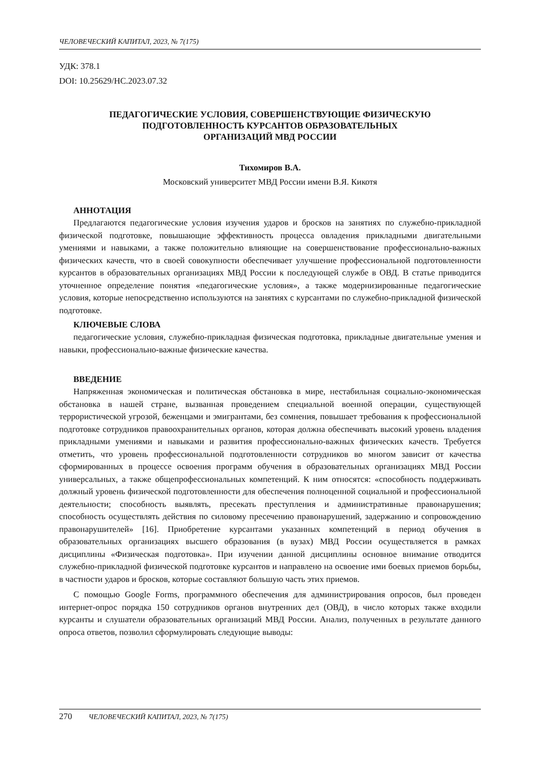ЧЕЛОВЕЧЕСКИЙ КАПИТАЛ, 2023, № 7(175)
УДК: 378.1
DOI: 10.25629/HC.2023.07.32
ПЕДАГОГИЧЕСКИЕ УСЛОВИЯ, СОВЕРШЕНСТВУЮЩИЕ ФИЗИЧЕСКУЮ
ПОДГОТОВЛЕННОСТЬ КУРСАНТОВ ОБРАЗОВАТЕЛЬНЫХ
ОРГАНИЗАЦИЙ МВД РОССИИ
Тихомиров В.А.
Московский университет МВД России имени В.Я. Кикотя
АННОТАЦИЯ
Предлагаются педагогические условия изучения ударов и бросков на занятиях по служебно-прикладной физической подготовке, повышающие эффективность процесса овладения прикладными двигательными умениями и навыками, а также положительно влияющие на совершенствование профессионально-важных физических качеств, что в своей совокупности обеспечивает улучшение профессиональной подготовленности курсантов в образовательных организациях МВД России к последующей службе в ОВД. В статье приводится уточненное определение понятия «педагогические условия», а также модернизированные педагогические условия, которые непосредственно используются на занятиях с курсантами по служебно-прикладной физической подготовке.
КЛЮЧЕВЫЕ СЛОВА
педагогические условия, служебно-прикладная физическая подготовка, прикладные двигательные умения и навыки, профессионально-важные физические качества.
ВВЕДЕНИЕ
Напряженная экономическая и политическая обстановка в мире, нестабильная социально-экономическая обстановка в нашей стране, вызванная проведением специальной военной операции, существующей террористической угрозой, беженцами и эмигрантами, без сомнения, повышает требования к профессиональной подготовке сотрудников правоохранительных органов, которая должна обеспечивать высокий уровень владения прикладными умениями и навыками и развития профессионально-важных физических качеств. Требуется отметить, что уровень профессиональной подготовленности сотрудников во многом зависит от качества сформированных в процессе освоения программ обучения в образовательных организациях МВД России универсальных, а также общепрофессиональных компетенций. К ним относятся: «способность поддерживать должный уровень физической подготовленности для обеспечения полноценной социальной и профессиональной деятельности; способность выявлять, пресекать преступления и административные правонарушения; способность осуществлять действия по силовому пресечению правонарушений, задержанию и сопровождению правонарушителей» [16]. Приобретение курсантами указанных компетенций в период обучения в образовательных организациях высшего образования (в вузах) МВД России осуществляется в рамках дисциплины «Физическая подготовка». При изучении данной дисциплины основное внимание отводится служебно-прикладной физической подготовке курсантов и направлено на освоение ими боевых приемов борьбы, в частности ударов и бросков, которые составляют большую часть этих приемов.
С помощью Google Forms, программного обеспечения для администрирования опросов, был проведен интернет-опрос порядка 150 сотрудников органов внутренних дел (ОВД), в число которых также входили курсанты и слушатели образовательных организаций МВД России. Анализ, полученных в результате данного опроса ответов, позволил сформулировать следующие выводы:
270 ЧЕЛОВЕЧЕСКИЙ КАПИТАЛ, 2023, № 7(175)